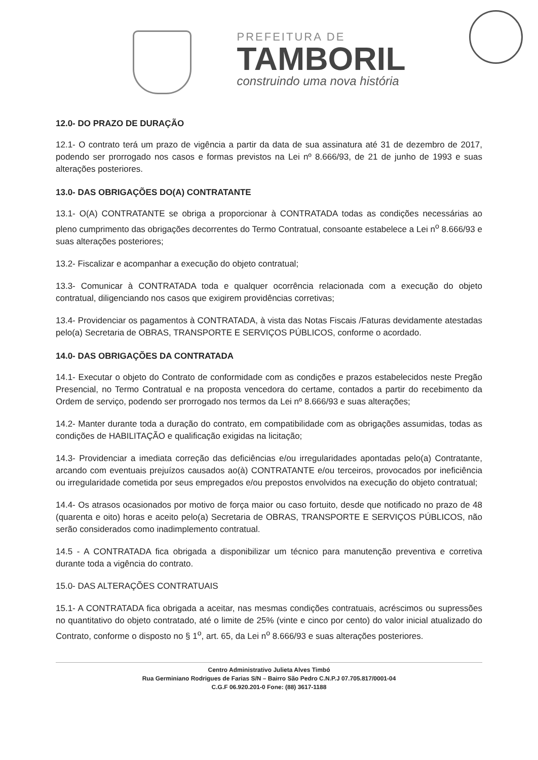PREFEITURA DE
TAMBORIL
construindo uma nova história
12.0- DO PRAZO DE DURAÇÃO
12.1- O contrato terá um prazo de vigência a partir da data de sua assinatura até 31 de dezembro de 2017, podendo ser prorrogado nos casos e formas previstos na Lei nº 8.666/93, de 21 de junho de 1993 e suas alterações posteriores.
13.0- DAS OBRIGAÇÕES DO(A) CONTRATANTE
13.1- O(A) CONTRATANTE se obriga a proporcionar à CONTRATADA todas as condições necessárias ao pleno cumprimento das obrigações decorrentes do Termo Contratual, consoante estabelece a Lei n<sup>o</sup> 8.666/93 e suas alterações posteriores;
13.2- Fiscalizar e acompanhar a execução do objeto contratual;
13.3- Comunicar à CONTRATADA toda e qualquer ocorrência relacionada com a execução do objeto contratual, diligenciando nos casos que exigirem providências corretivas;
13.4- Providenciar os pagamentos à CONTRATADA, à vista das Notas Fiscais /Faturas devidamente atestadas pelo(a) Secretaria de OBRAS, TRANSPORTE E SERVIÇOS PÚBLICOS, conforme o acordado.
14.0- DAS OBRIGAÇÕES DA CONTRATADA
14.1- Executar o objeto do Contrato de conformidade com as condições e prazos estabelecidos neste Pregão Presencial, no Termo Contratual e na proposta vencedora do certame, contados a partir do recebimento da Ordem de serviço, podendo ser prorrogado nos termos da Lei nº 8.666/93 e suas alterações;
14.2- Manter durante toda a duração do contrato, em compatibilidade com as obrigações assumidas, todas as condições de HABILITAÇÃO e qualificação exigidas na licitação;
14.3- Providenciar a imediata correção das deficiências e/ou irregularidades apontadas pelo(a) Contratante, arcando com eventuais prejuízos causados ao(à) CONTRATANTE e/ou terceiros, provocados por ineficiência ou irregularidade cometida por seus empregados e/ou prepostos envolvidos na execução do objeto contratual;
14.4- Os atrasos ocasionados por motivo de força maior ou caso fortuito, desde que notificado no prazo de 48 (quarenta e oito) horas e aceito pelo(a) Secretaria de OBRAS, TRANSPORTE E SERVIÇOS PÚBLICOS, não serão considerados como inadimplemento contratual.
14.5 - A CONTRATADA fica obrigada a disponibilizar um técnico para manutenção preventiva e corretiva durante toda a vigência do contrato.
15.0- DAS ALTERAÇÕES CONTRATUAIS
15.1- A CONTRATADA fica obrigada a aceitar, nas mesmas condições contratuais, acréscimos ou supressões no quantitativo do objeto contratado, até o limite de 25% (vinte e cinco por cento) do valor inicial atualizado do Contrato, conforme o disposto no § 1<sup>o</sup>, art. 65, da Lei n<sup>o</sup> 8.666/93 e suas alterações posteriores.
Centro Administrativo Julieta Alves Timbó
Rua Germiniano Rodrigues de Farias S/N – Bairro São Pedro C.N.P.J 07.705.817/0001-04
C.G.F 06.920.201-0 Fone: (88) 3617-1188